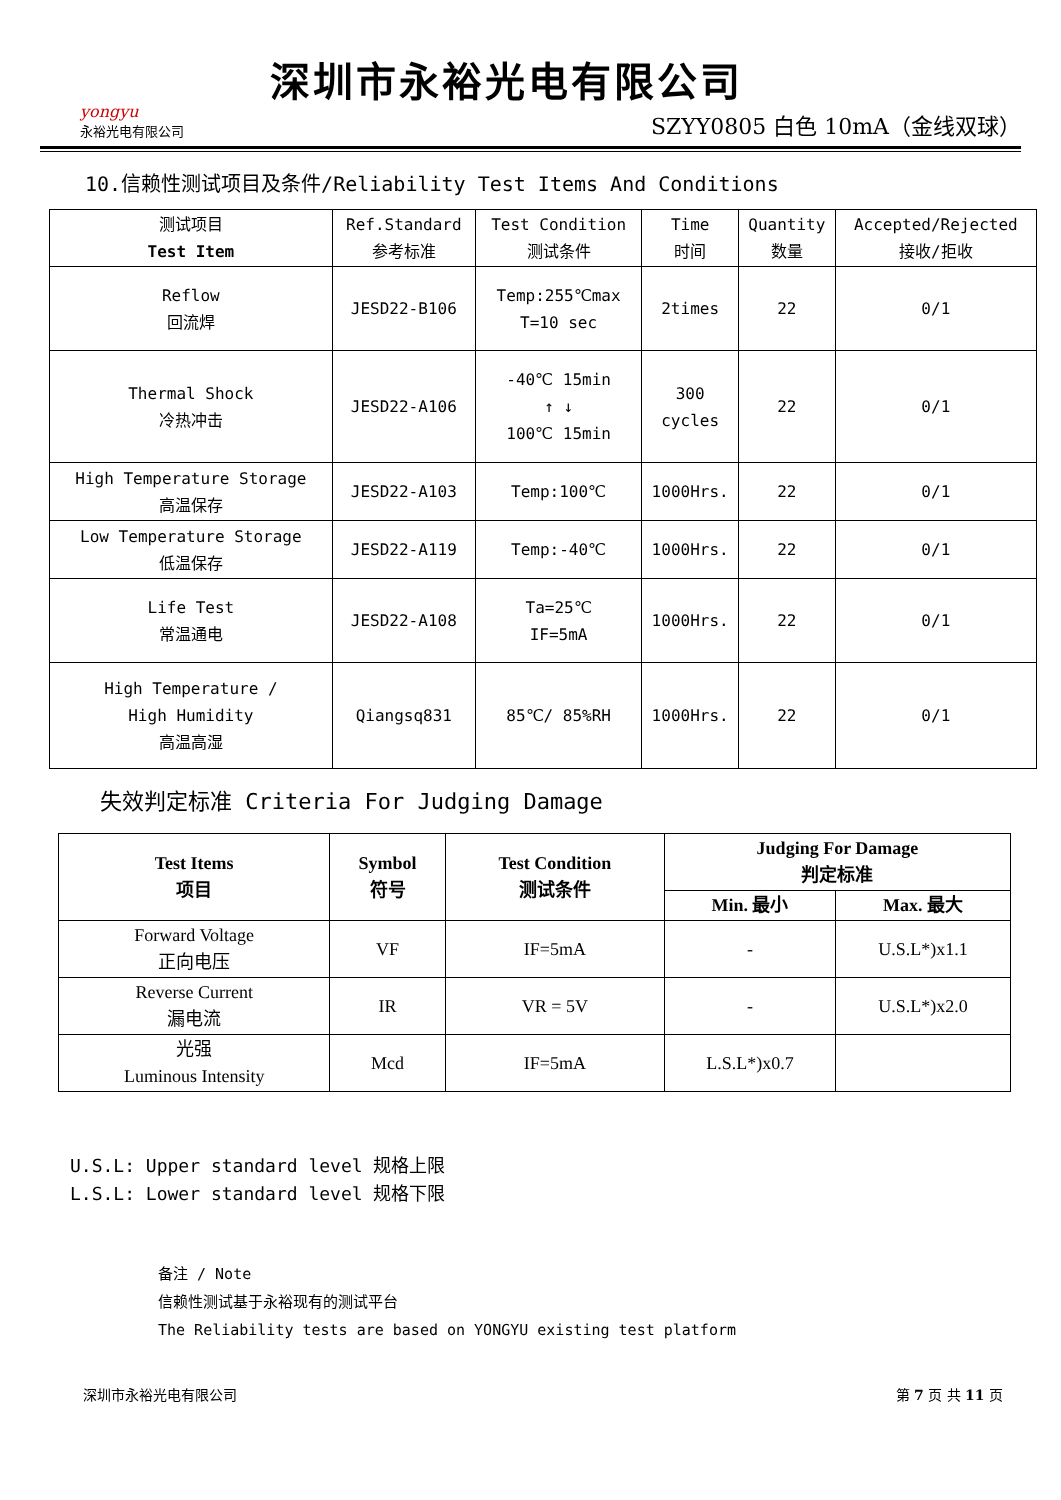yongyu
永裕光电有限公司
深圳市永裕光电有限公司
SZYY0805 白色 10mA（金线双球）
10.信赖性测试项目及条件/Reliability Test Items And Conditions
| 测试项目 Test Item | Ref.Standard 参考标准 | Test Condition 测试条件 | Time 时间 | Quantity 数量 | Accepted/Rejected 接收/拒收 |
| --- | --- | --- | --- | --- | --- |
| Reflow 回流焊 | JESD22-B106 | Temp:255℃max T=10 sec | 2times | 22 | 0/1 |
| Thermal Shock 冷热冲击 | JESD22-A106 | -40℃ 15min ↑ ↓ 100℃ 15min | 300 cycles | 22 | 0/1 |
| High Temperature Storage 高温保存 | JESD22-A103 | Temp:100℃ | 1000Hrs. | 22 | 0/1 |
| Low Temperature Storage 低温保存 | JESD22-A119 | Temp:-40℃ | 1000Hrs. | 22 | 0/1 |
| Life Test 常温通电 | JESD22-A108 | Ta=25℃ IF=5mA | 1000Hrs. | 22 | 0/1 |
| High Temperature / High Humidity 高温高湿 | Qiangsq831 | 85℃/ 85%RH | 1000Hrs. | 22 | 0/1 |
失效判定标准 Criteria For Judging Damage
| Test Items 项目 | Symbol 符号 | Test Condition 测试条件 | Judging For Damage 判定标准 | |
| --- | --- | --- | --- | --- |
| | | | Min. 最小 | Max. 最大 |
| Forward Voltage 正向电压 | VF | IF=5mA | - | U.S.L*)x1.1 |
| Reverse Current 漏电流 | IR | VR = 5V | - | U.S.L*)x2.0 |
| 光强 Luminous Intensity | Mcd | IF=5mA | L.S.L*)x0.7 | |
U.S.L: Upper standard level 规格上限
L.S.L: Lower standard level 规格下限
备注 / Note
信赖性测试基于永裕现有的测试平台
The Reliability tests are based on YONGYU existing test platform
深圳市永裕光电有限公司 第 7 页 共 11 页